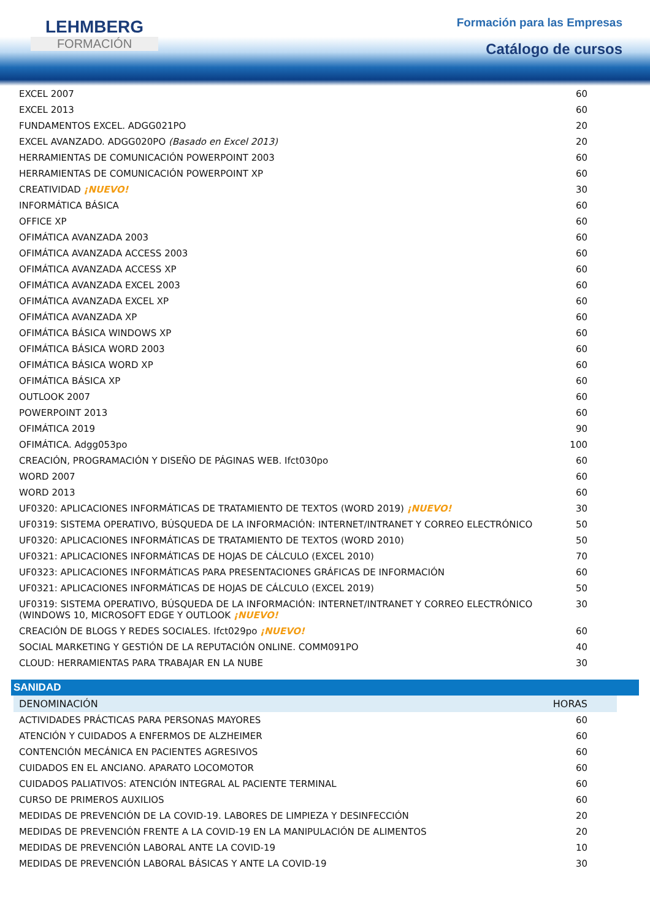LEHMBERG
FORMACIÓN
Formación para las Empresas
Catálogo de cursos
| EXCEL 2007 | 60 |
| EXCEL 2013 | 60 |
| FUNDAMENTOS EXCEL. ADGG021PO | 20 |
| EXCEL AVANZADO. ADGG020PO (Basado en Excel 2013) | 20 |
| HERRAMIENTAS DE COMUNICACIÓN POWERPOINT 2003 | 60 |
| HERRAMIENTAS DE COMUNICACIÓN POWERPOINT XP | 60 |
| CREATIVIDAD ¡NUEVO! | 30 |
| INFORMÁTICA BÁSICA | 60 |
| OFFICE XP | 60 |
| OFIMÁTICA AVANZADA 2003 | 60 |
| OFIMÁTICA AVANZADA ACCESS 2003 | 60 |
| OFIMÁTICA AVANZADA ACCESS XP | 60 |
| OFIMÁTICA AVANZADA EXCEL 2003 | 60 |
| OFIMÁTICA AVANZADA EXCEL XP | 60 |
| OFIMÁTICA AVANZADA XP | 60 |
| OFIMÁTICA BÁSICA WINDOWS XP | 60 |
| OFIMÁTICA BÁSICA WORD 2003 | 60 |
| OFIMÁTICA BÁSICA WORD XP | 60 |
| OFIMÁTICA BÁSICA XP | 60 |
| OUTLOOK 2007 | 60 |
| POWERPOINT 2013 | 60 |
| OFIMÁTICA 2019 | 90 |
| OFIMÁTICA. Adgg053po | 100 |
| CREACIÓN, PROGRAMACIÓN Y DISEÑO DE PÁGINAS WEB. Ifct030po | 60 |
| WORD 2007 | 60 |
| WORD 2013 | 60 |
| UF0320: APLICACIONES INFORMÁTICAS DE TRATAMIENTO DE TEXTOS (WORD 2019) ¡NUEVO! | 30 |
| UF0319: SISTEMA OPERATIVO, BÚSQUEDA DE LA INFORMACIÓN: INTERNET/INTRANET Y CORREO ELECTRÓNICO | 50 |
| UF0320: APLICACIONES INFORMÁTICAS DE TRATAMIENTO DE TEXTOS (WORD 2010) | 50 |
| UF0321: APLICACIONES INFORMÁTICAS DE HOJAS DE CÁLCULO (EXCEL 2010) | 70 |
| UF0323: APLICACIONES INFORMÁTICAS PARA PRESENTACIONES GRÁFICAS DE INFORMACIÓN | 60 |
| UF0321: APLICACIONES INFORMÁTICAS DE HOJAS DE CÁLCULO (EXCEL 2019) | 50 |
| UF0319: SISTEMA OPERATIVO, BÚSQUEDA DE LA INFORMACIÓN: INTERNET/INTRANET Y CORREO ELECTRÓNICO (WINDOWS 10, MICROSOFT EDGE Y OUTLOOK ¡NUEVO! | 30 |
| CREACIÓN DE BLOGS Y REDES SOCIALES. Ifct029po ¡NUEVO! | 60 |
| SOCIAL MARKETING Y GESTIÓN DE LA REPUTACIÓN ONLINE. COMM091PO | 40 |
| CLOUD: HERRAMIENTAS PARA TRABAJAR EN LA NUBE | 30 |
SANIDAD
| DENOMINACIÓN | HORAS |
| --- | --- |
| ACTIVIDADES PRÁCTICAS PARA PERSONAS MAYORES | 60 |
| ATENCIÓN Y CUIDADOS A ENFERMOS DE ALZHEIMER | 60 |
| CONTENCIÓN MECÁNICA EN PACIENTES AGRESIVOS | 60 |
| CUIDADOS EN EL ANCIANO. APARATO LOCOMOTOR | 60 |
| CUIDADOS PALIATIVOS: ATENCIÓN INTEGRAL AL PACIENTE TERMINAL | 60 |
| CURSO DE PRIMEROS AUXILIOS | 60 |
| MEDIDAS DE PREVENCIÓN DE LA COVID-19. LABORES DE LIMPIEZA Y DESINFECCIÓN | 20 |
| MEDIDAS DE PREVENCIÓN FRENTE A LA COVID-19 EN LA MANIPULACIÓN DE ALIMENTOS | 20 |
| MEDIDAS DE PREVENCIÓN LABORAL ANTE LA COVID-19 | 10 |
| MEDIDAS DE PREVENCIÓN LABORAL BÁSICAS Y ANTE LA COVID-19 | 30 |